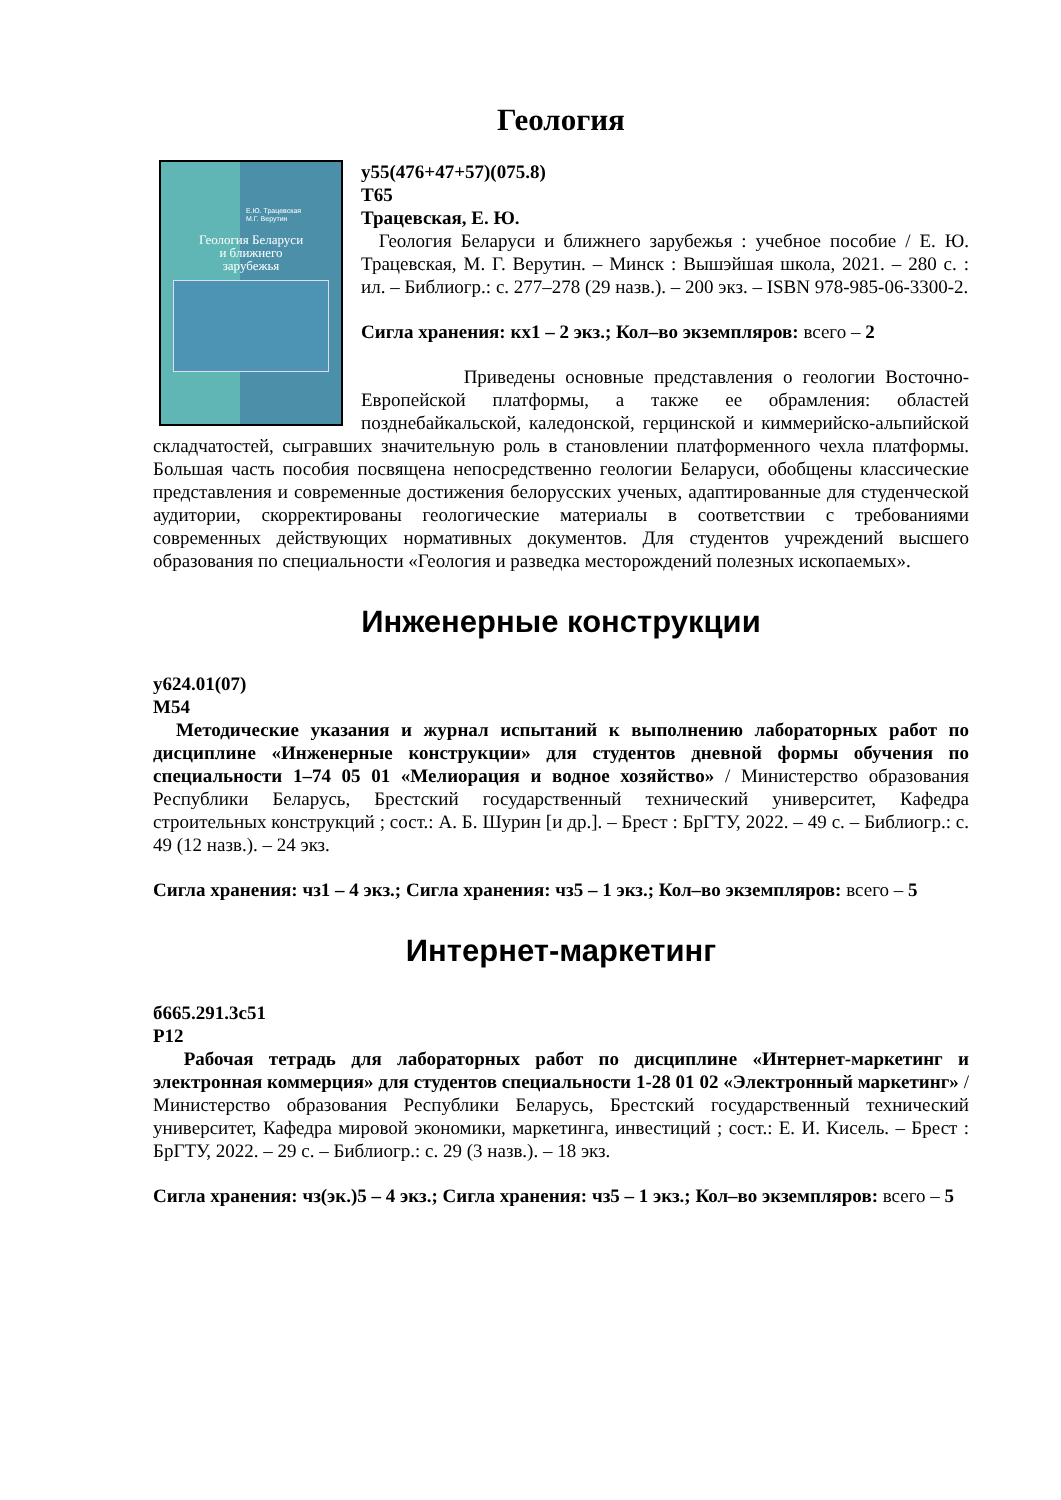Геология
Е.Ю. Трацевская
М.Г. Верутин
Геология Беларуси
и ближнего
зарубежья
у55(476+47+57)(075.8)
Т65
Трацевская, Е. Ю.
Геология Беларуси и ближнего зарубежья : учебное пособие / Е. Ю. Трацевская, М. Г. Верутин. – Минск : Вышэйшая школа, 2021. – 280 с. : ил. – Библиогр.: с. 277–278 (29 назв.). – 200 экз. – ISBN 978-985-06-3300-2.
Сигла хранения: кх1 – 2 экз.; Кол–во экземпляров: всего – 2
Приведены основные представления о геологии Восточно-Европейской платформы, а также ее обрамления: областей позднебайкальской, каледонской, герцинской и киммерийско-альпийской складчатостей, сыгравших значительную роль в становлении платформенного чехла платформы. Большая часть пособия посвящена непосредственно геологии Беларуси, обобщены классические представления и современные достижения белорусских ученых, адаптированные для студенческой аудитории, скорректированы геологические материалы в соответствии с требованиями современных действующих нормативных документов. Для студентов учреждений высшего образования по специальности «Геология и разведка месторождений полезных ископаемых».
Инженерные конструкции
у624.01(07)
М54
Методические указания и журнал испытаний к выполнению лабораторных работ по дисциплине «Инженерные конструкции» для студентов дневной формы обучения по специальности 1–74 05 01 «Мелиорация и водное хозяйство» / Министерство образования Республики Беларусь, Брестский государственный технический университет, Кафедра строительных конструкций ; сост.: А. Б. Шурин [и др.]. – Брест : БрГТУ, 2022. – 49 с. – Библиогр.: с. 49 (12 назв.). – 24 экз.
Сигла хранения: чз1 – 4 экз.; Сигла хранения: чз5 – 1 экз.; Кол–во экземпляров: всего – 5
Интернет-маркетинг
б665.291.3с51
Р12
Рабочая тетрадь для лабораторных работ по дисциплине «Интернет-маркетинг и электронная коммерция» для студентов специальности 1-28 01 02 «Электронный маркетинг» / Министерство образования Республики Беларусь, Брестский государственный технический университет, Кафедра мировой экономики, маркетинга, инвестиций ; сост.: Е. И. Кисель. – Брест : БрГТУ, 2022. – 29 с. – Библиогр.: с. 29 (3 назв.). – 18 экз.
Сигла хранения: чз(эк.)5 – 4 экз.; Сигла хранения: чз5 – 1 экз.; Кол–во экземпляров: всего – 5